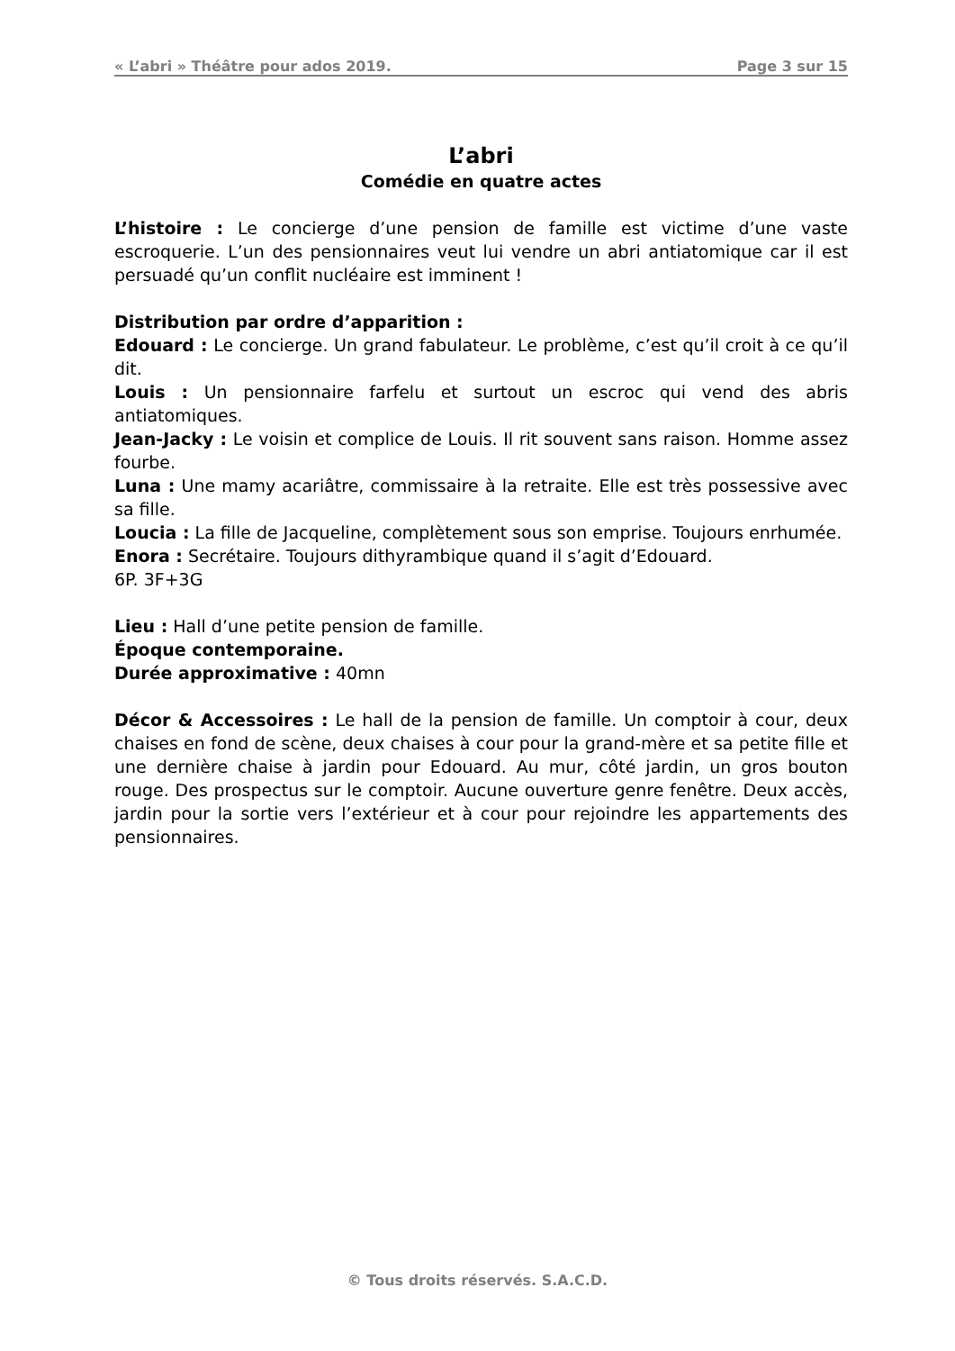« L’abri » Théâtre pour ados 2019. Page 3 sur 15
L’abri
Comédie en quatre actes
L’histoire : Le concierge d’une pension de famille est victime d’une vaste escroquerie. L’un des pensionnaires veut lui vendre un abri antiatomique car il est persuadé qu’un conflit nucléaire est imminent !
Distribution par ordre d’apparition :
Edouard : Le concierge. Un grand fabulateur. Le problème, c’est qu’il croit à ce qu’il dit.
Louis : Un pensionnaire farfelu et surtout un escroc qui vend des abris antiatomiques.
Jean-Jacky : Le voisin et complice de Louis. Il rit souvent sans raison. Homme assez fourbe.
Luna : Une mamy acariâtre, commissaire à la retraite. Elle est très possessive avec sa fille.
Loucia : La fille de Jacqueline, complètement sous son emprise. Toujours enrhumée.
Enora : Secrétaire. Toujours dithyrambique quand il s’agit d’Edouard.
6P. 3F+3G
Lieu : Hall d’une petite pension de famille.
Époque contemporaine.
Durée approximative : 40mn
Décor & Accessoires : Le hall de la pension de famille. Un comptoir à cour, deux chaises en fond de scène, deux chaises à cour pour la grand-mère et sa petite fille et une dernière chaise à jardin pour Edouard. Au mur, côté jardin, un gros bouton rouge. Des prospectus sur le comptoir. Aucune ouverture genre fenêtre. Deux accès, jardin pour la sortie vers l’extérieur et à cour pour rejoindre les appartements des pensionnaires.
© Tous droits réservés. S.A.C.D.